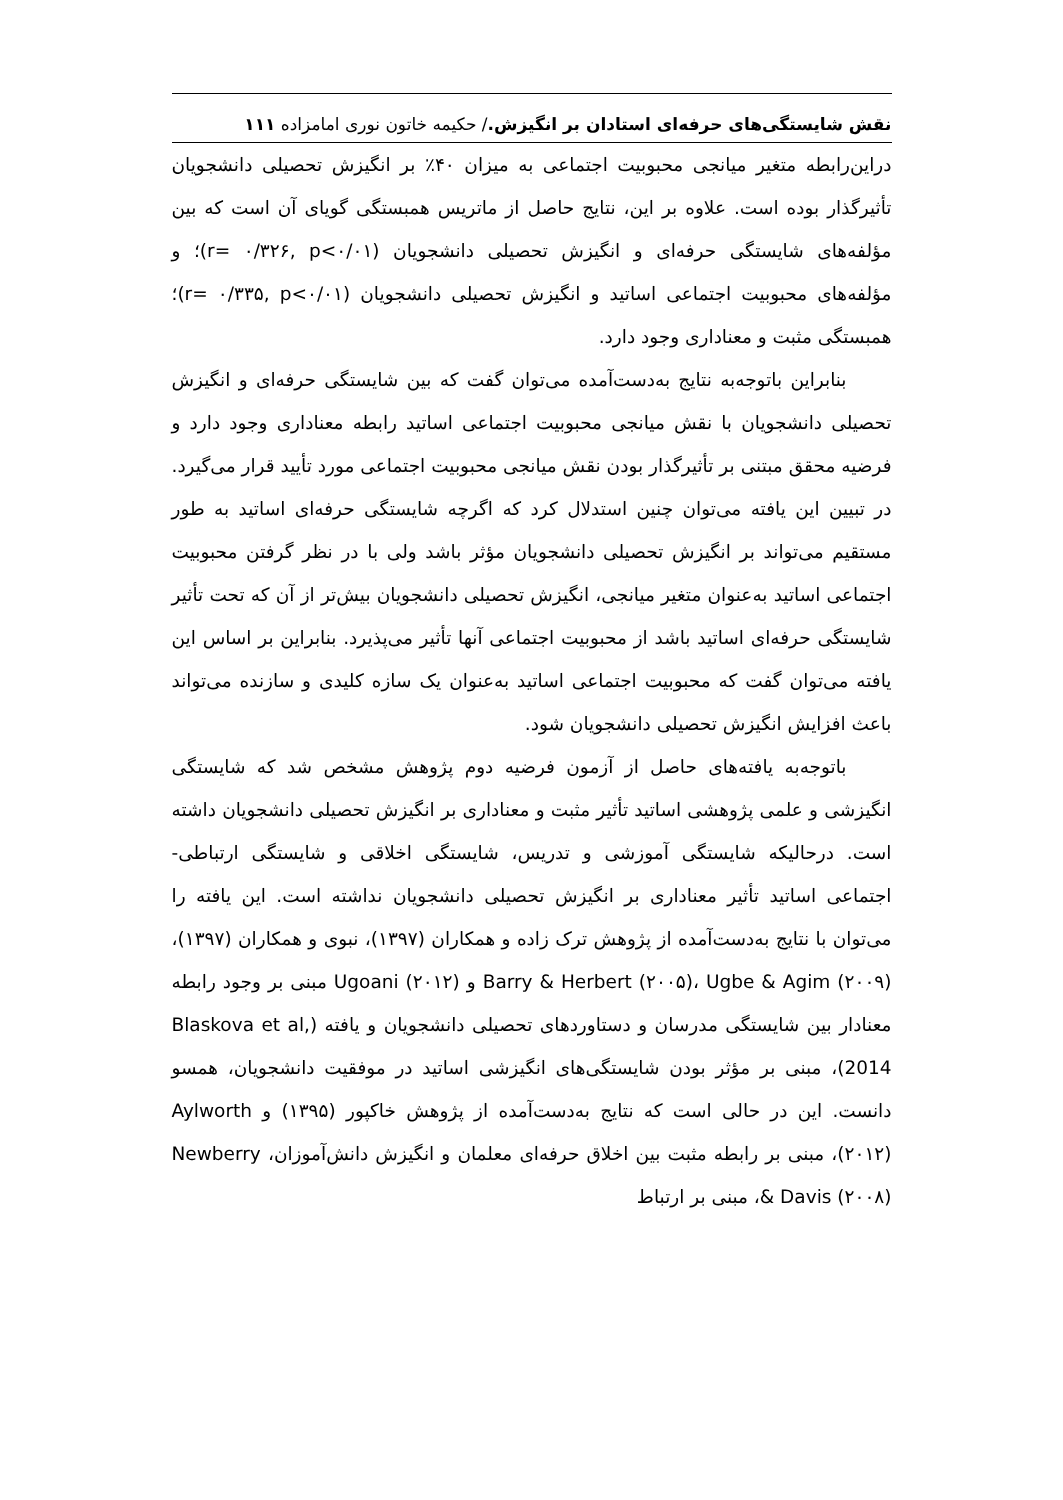نقش شایستگی‌های حرفه‌ای استادان بر انگیزش./ حکیمه خاتون نوری امامزاده ۱۱۱
دراین‌رابطه متغیر میانجی محبوبیت اجتماعی به میزان ۴۰٪ بر انگیزش تحصیلی دانشجویان تأثیرگذار بوده است. علاوه بر این، نتایج حاصل از ماتریس همبستگی گویای آن است که بین مؤلفه‌های شایستگی حرفه‌ای و انگیزش تحصیلی دانشجویان (r= ۰/۳۲۶, p<۰/۰۱)؛ و مؤلفه‌های محبوبیت اجتماعی اساتید و انگیزش تحصیلی دانشجویان (r= ۰/۳۳۵, p<۰/۰۱)؛ همبستگی مثبت و معناداری وجود دارد.
بنابراین باتوجه‌به نتایج به‌دست‌آمده می‌توان گفت که بین شایستگی حرفه‌ای و انگیزش تحصیلی دانشجویان با نقش میانجی محبوبیت اجتماعی اساتید رابطه معناداری وجود دارد و فرضیه محقق مبتنی بر تأثیرگذار بودن نقش میانجی محبوبیت اجتماعی مورد تأیید قرار می‌گیرد. در تبیین این یافته می‌توان چنین استدلال کرد که اگرچه شایستگی حرفه‌ای اساتید به طور مستقیم می‌تواند بر انگیزش تحصیلی دانشجویان مؤثر باشد ولی با در نظر گرفتن محبوبیت اجتماعی اساتید به‌عنوان متغیر میانجی، انگیزش تحصیلی دانشجویان بیش‌تر از آن که تحت تأثیر شایستگی حرفه‌ای اساتید باشد از محبوبیت اجتماعی آنها تأثیر می‌پذیرد. بنابراین بر اساس این یافته می‌توان گفت که محبوبیت اجتماعی اساتید به‌عنوان یک سازه کلیدی و سازنده می‌تواند باعث افزایش انگیزش تحصیلی دانشجویان شود.
باتوجه‌به یافته‌های حاصل از آزمون فرضیه دوم پژوهش مشخص شد که شایستگی انگیزشی و علمی پژوهشی اساتید تأثیر مثبت و معناداری بر انگیزش تحصیلی دانشجویان داشته است. درحالیکه شایستگی آموزشی و تدریس، شایستگی اخلاقی و شایستگی ارتباطی- اجتماعی اساتید تأثیر معناداری بر انگیزش تحصیلی دانشجویان نداشته است. این یافته را می‌توان با نتایج به‌دست‌آمده از پژوهش ترک زاده و همکاران (۱۳۹۷)، نبوی و همکاران (۱۳۹۷)، Barry & Herbert (۲۰۰۵)، Ugbe & Agim (۲۰۰۹) و Ugoani (۲۰۱۲) مبنی بر وجود رابطه معنادار بین شایستگی مدرسان و دستاوردهای تحصیلی دانشجویان و یافته (Blaskova et al, 2014)، مبنی بر مؤثر بودن شایستگی‌های انگیزشی اساتید در موفقیت دانشجویان، همسو دانست. این در حالی است که نتایج به‌دست‌آمده از پژوهش خاکپور (۱۳۹۵) و Aylworth (۲۰۱۲)، مبنی بر رابطه مثبت بین اخلاق حرفه‌ای معلمان و انگیزش دانش‌آموزان، Newberry & Davis (۲۰۰۸)، مبنی بر ارتباط